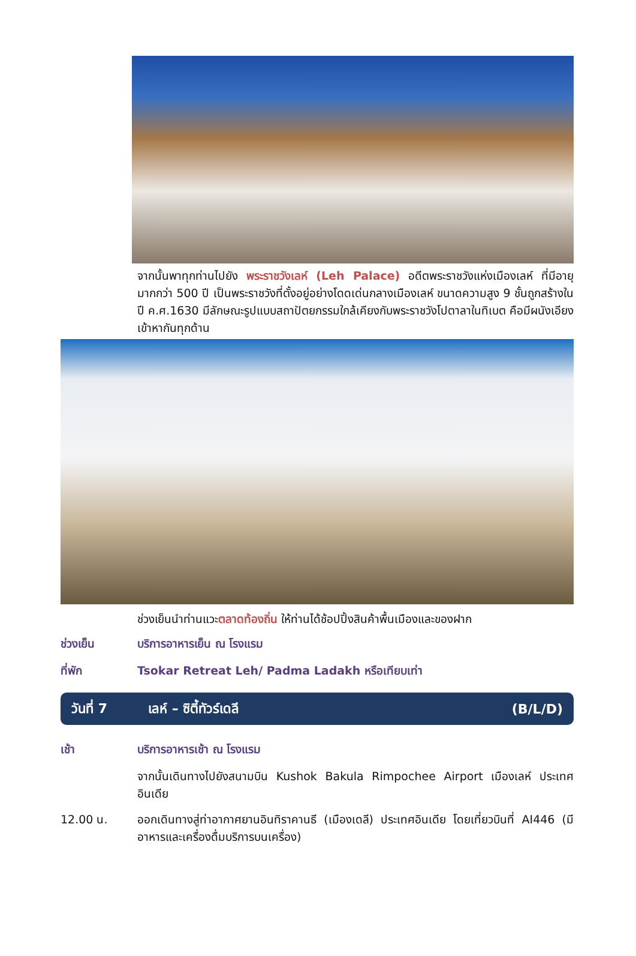จากนั้นพาทุกท่านไปยัง พระราชวังเลห์ (Leh Palace) อดีตพระราชวังแห่งเมืองเลห์ ที่มีอายุมากกว่า 500 ปี เป็นพระราชวังที่ตั้งอยู่อย่างโดดเด่นกลางเมืองเลห์ ขนาดความสูง 9 ชั้นถูกสร้างในปี ค.ศ.1630 มีลักษณะรูปแบบสถาปัตยกรรมใกล้เคียงกับพระราชวังโปตาลาในทิเบต คือมีผนังเอียงเข้าหากันทุกด้าน
ช่วงเย็นนำท่านแวะตลาดท้องถิ่น ให้ท่านได้ช้อปปิ้งสินค้าพื้นเมืองและของฝาก
ช่วงเย็น บริการอาหารเย็น ณ โรงแรม
ที่พัก Tsokar Retreat Leh/ Padma Ladakh หรือเทียบเท่า
วันที่ 7 เลห์ – ซิตี้ทัวร์เดลี (B/L/D)
เช้า บริการอาหารเช้า ณ โรงแรม
จากนั้นเดินทางไปยังสนามบิน Kushok Bakula Rimpochee Airport เมืองเลห์ ประเทศอินเดีย
12.00 น. ออกเดินทางสู่ท่าอากาศยานอินทิราคานธี (เมืองเดลี) ประเทศอินเดีย โดยเที่ยวบินที่ AI446 (มีอาหารและเครื่องดื่มบริการบนเครื่อง)